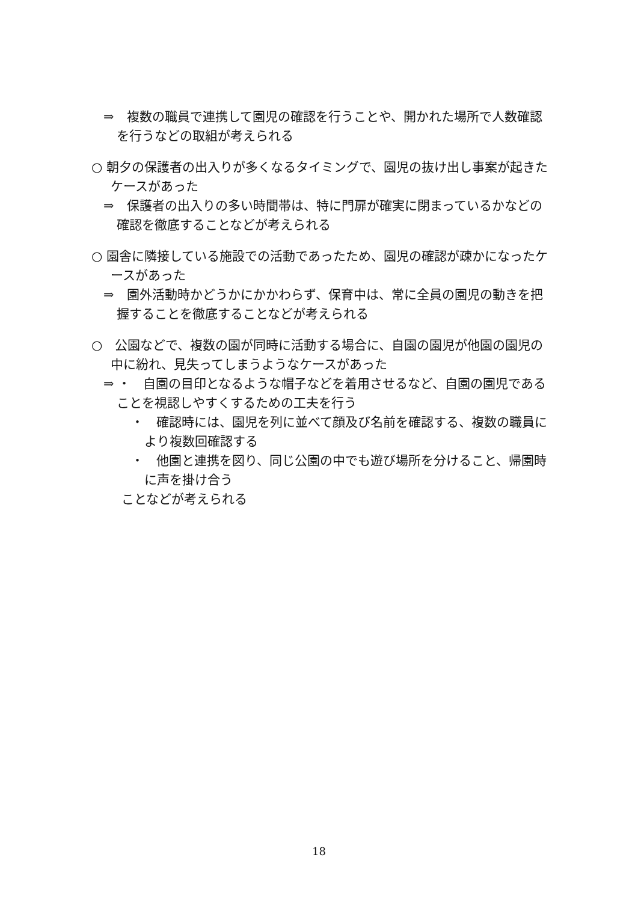⇒　複数の職員で連携して園児の確認を行うことや、開かれた場所で人数確認を行うなどの取組が考えられる
○ 朝夕の保護者の出入りが多くなるタイミングで、園児の抜け出し事案が起きたケースがあった
⇒　保護者の出入りの多い時間帯は、特に門扉が確実に閉まっているかなどの確認を徹底することなどが考えられる
○ 園舎に隣接している施設での活動であったため、園児の確認が疎かになったケースがあった
⇒　園外活動時かどうかにかかわらず、保育中は、常に全員の園児の動きを把握することを徹底することなどが考えられる
○　公園などで、複数の園が同時に活動する場合に、自園の園児が他園の園児の中に紛れ、見失ってしまうようなケースがあった
⇒ ・　自園の目印となるような帽子などを着用させるなど、自園の園児であることを視認しやすくするための工夫を行う
・　確認時には、園児を列に並べて顔及び名前を確認する、複数の職員により複数回確認する
・　他園と連携を図り、同じ公園の中でも遊び場所を分けること、帰園時に声を掛け合う
ことなどが考えられる
18